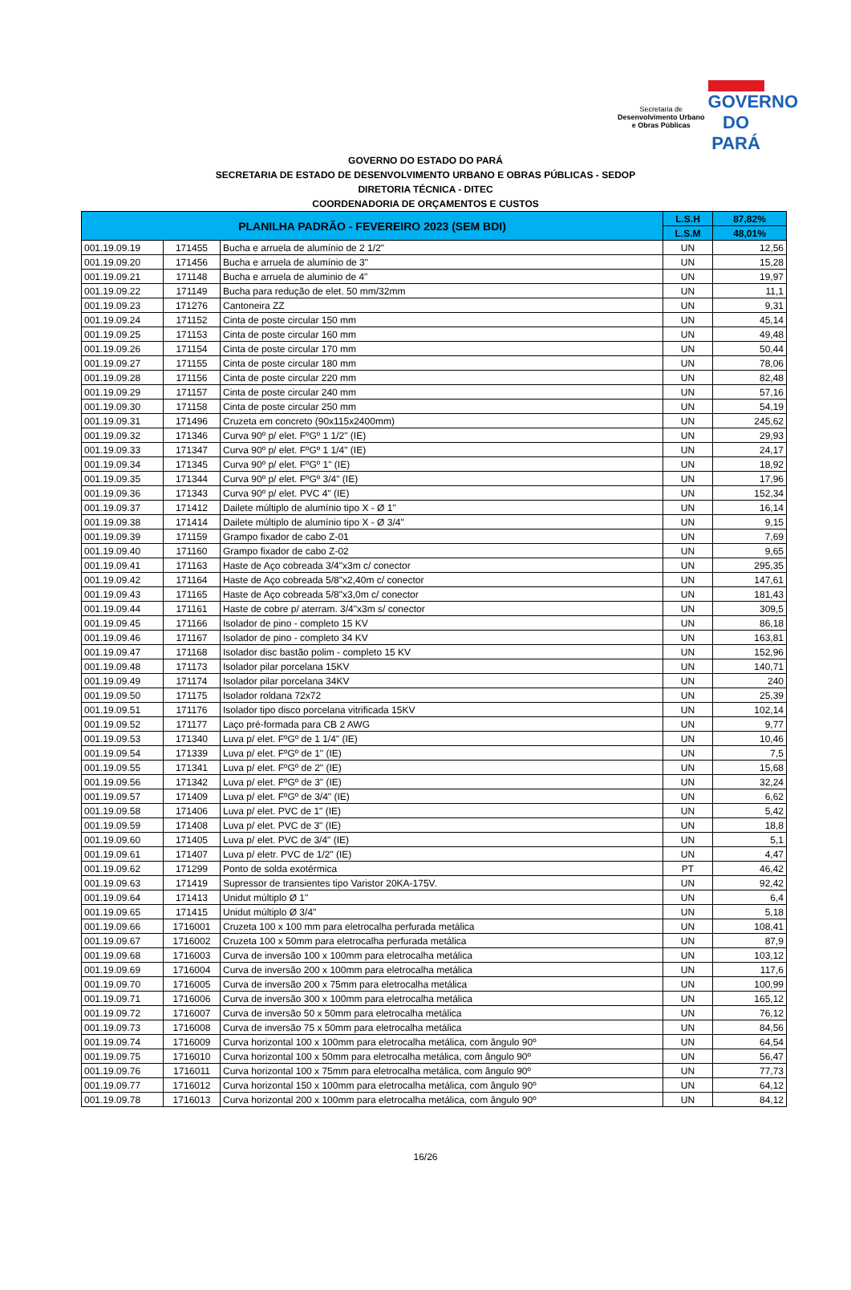Secretaria de
Desenvolvimento Urbano
e Obras Públicas
GOVERNO DO
PARÁ
GOVERNO DO ESTADO DO PARÁ
SECRETARIA DE ESTADO DE DESENVOLVIMENTO URBANO E OBRAS PÚBLICAS - SEDOP
DIRETORIA TÉCNICA - DITEC
COORDENADORIA DE ORÇAMENTOS E CUSTOS
| PLANILHA PADRÃO - FEVEREIRO 2023 (SEM BDI) | | | L.S.H | 87,82% |
| --- | --- | --- | --- | --- |
| | | | L.S.M | 48,01% |
| 001.19.09.19 | 171455 | Bucha e arruela de alumínio de 2 1/2" | UN | 12,56 |
| 001.19.09.20 | 171456 | Bucha e arruela de alumínio de 3" | UN | 15,28 |
| 001.19.09.21 | 171148 | Bucha e arruela de aluminio de 4" | UN | 19,97 |
| 001.19.09.22 | 171149 | Bucha para redução de elet. 50 mm/32mm | UN | 11,1 |
| 001.19.09.23 | 171276 | Cantoneira ZZ | UN | 9,31 |
| 001.19.09.24 | 171152 | Cinta de poste circular 150 mm | UN | 45,14 |
| 001.19.09.25 | 171153 | Cinta de poste circular 160 mm | UN | 49,48 |
| 001.19.09.26 | 171154 | Cinta de poste circular 170 mm | UN | 50,44 |
| 001.19.09.27 | 171155 | Cinta de poste circular 180 mm | UN | 78,06 |
| 001.19.09.28 | 171156 | Cinta de poste circular 220 mm | UN | 82,48 |
| 001.19.09.29 | 171157 | Cinta de poste circular 240 mm | UN | 57,16 |
| 001.19.09.30 | 171158 | Cinta de poste circular 250 mm | UN | 54,19 |
| 001.19.09.31 | 171496 | Cruzeta em concreto (90x115x2400mm) | UN | 245,62 |
| 001.19.09.32 | 171346 | Curva 90º p/ elet. FºGº 1 1/2" (IE) | UN | 29,93 |
| 001.19.09.33 | 171347 | Curva 90º p/ elet. FºGº 1 1/4" (IE) | UN | 24,17 |
| 001.19.09.34 | 171345 | Curva 90º p/ elet. FºGº 1" (IE) | UN | 18,92 |
| 001.19.09.35 | 171344 | Curva 90º p/ elet. FºGº 3/4" (IE) | UN | 17,96 |
| 001.19.09.36 | 171343 | Curva 90º p/ elet. PVC 4" (IE) | UN | 152,34 |
| 001.19.09.37 | 171412 | Dailete múltiplo de alumínio tipo X - Ø 1" | UN | 16,14 |
| 001.19.09.38 | 171414 | Dailete múltiplo de alumínio tipo X - Ø 3/4" | UN | 9,15 |
| 001.19.09.39 | 171159 | Grampo fixador de cabo Z-01 | UN | 7,69 |
| 001.19.09.40 | 171160 | Grampo fixador de cabo Z-02 | UN | 9,65 |
| 001.19.09.41 | 171163 | Haste de Aço cobreada 3/4"x3m c/ conector | UN | 295,35 |
| 001.19.09.42 | 171164 | Haste de Aço cobreada 5/8"x2,40m c/ conector | UN | 147,61 |
| 001.19.09.43 | 171165 | Haste de Aço cobreada 5/8"x3,0m c/ conector | UN | 181,43 |
| 001.19.09.44 | 171161 | Haste de cobre p/ aterram. 3/4"x3m s/ conector | UN | 309,5 |
| 001.19.09.45 | 171166 | Isolador de pino - completo 15 KV | UN | 86,18 |
| 001.19.09.46 | 171167 | Isolador de pino - completo 34 KV | UN | 163,81 |
| 001.19.09.47 | 171168 | Isolador disc bastão polim - completo 15 KV | UN | 152,96 |
| 001.19.09.48 | 171173 | Isolador pilar porcelana 15KV | UN | 140,71 |
| 001.19.09.49 | 171174 | Isolador pilar porcelana 34KV | UN | 240 |
| 001.19.09.50 | 171175 | Isolador roldana 72x72 | UN | 25,39 |
| 001.19.09.51 | 171176 | Isolador tipo disco porcelana vitrificada 15KV | UN | 102,14 |
| 001.19.09.52 | 171177 | Laço pré-formada para CB 2 AWG | UN | 9,77 |
| 001.19.09.53 | 171340 | Luva p/ elet. FºGº de 1 1/4" (IE) | UN | 10,46 |
| 001.19.09.54 | 171339 | Luva p/ elet. FºGº de 1" (IE) | UN | 7,5 |
| 001.19.09.55 | 171341 | Luva p/ elet. FºGº de 2" (IE) | UN | 15,68 |
| 001.19.09.56 | 171342 | Luva p/ elet. FºGº de 3" (IE) | UN | 32,24 |
| 001.19.09.57 | 171409 | Luva p/ elet. FºGº de 3/4" (IE) | UN | 6,62 |
| 001.19.09.58 | 171406 | Luva p/ elet. PVC de 1" (IE) | UN | 5,42 |
| 001.19.09.59 | 171408 | Luva p/ elet. PVC de 3" (IE) | UN | 18,8 |
| 001.19.09.60 | 171405 | Luva p/ elet. PVC de 3/4" (IE) | UN | 5,1 |
| 001.19.09.61 | 171407 | Luva p/ eletr. PVC de 1/2" (IE) | UN | 4,47 |
| 001.19.09.62 | 171299 | Ponto de solda exotérmica | PT | 46,42 |
| 001.19.09.63 | 171419 | Supressor de transientes tipo Varistor 20KA-175V. | UN | 92,42 |
| 001.19.09.64 | 171413 | Unidut múltiplo Ø 1" | UN | 6,4 |
| 001.19.09.65 | 171415 | Unidut múltiplo Ø 3/4" | UN | 5,18 |
| 001.19.09.66 | 1716001 | Cruzeta 100 x 100 mm para eletrocalha perfurada metálica | UN | 108,41 |
| 001.19.09.67 | 1716002 | Cruzeta 100 x 50mm para eletrocalha perfurada metálica | UN | 87,9 |
| 001.19.09.68 | 1716003 | Curva de inversão 100 x 100mm para eletrocalha metálica | UN | 103,12 |
| 001.19.09.69 | 1716004 | Curva de inversão 200 x 100mm para eletrocalha metálica | UN | 117,6 |
| 001.19.09.70 | 1716005 | Curva de inversão 200 x 75mm para eletrocalha metálica | UN | 100,99 |
| 001.19.09.71 | 1716006 | Curva de inversão 300 x 100mm para eletrocalha metálica | UN | 165,12 |
| 001.19.09.72 | 1716007 | Curva de inversão 50 x 50mm para eletrocalha metálica | UN | 76,12 |
| 001.19.09.73 | 1716008 | Curva de inversão 75 x 50mm para eletrocalha metálica | UN | 84,56 |
| 001.19.09.74 | 1716009 | Curva horizontal 100 x 100mm para eletrocalha metálica, com ângulo 90º | UN | 64,54 |
| 001.19.09.75 | 1716010 | Curva horizontal 100 x 50mm para eletrocalha metálica, com ângulo 90º | UN | 56,47 |
| 001.19.09.76 | 1716011 | Curva horizontal 100 x 75mm para eletrocalha metálica, com ângulo 90º | UN | 77,73 |
| 001.19.09.77 | 1716012 | Curva horizontal 150 x 100mm para eletrocalha metálica, com ângulo 90º | UN | 64,12 |
| 001.19.09.78 | 1716013 | Curva horizontal 200 x 100mm para eletrocalha metálica, com ângulo 90º | UN | 84,12 |
16/26